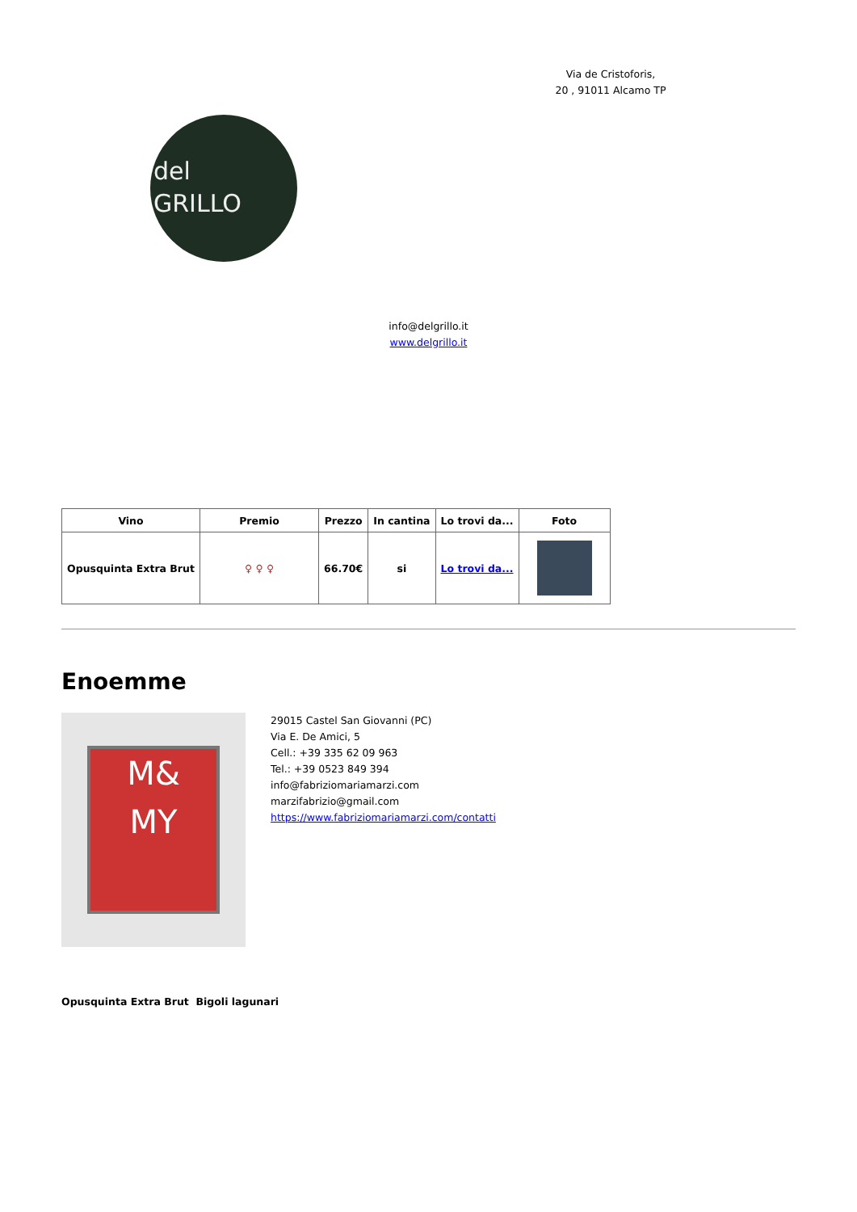Via de Cristoforis,
20 , 91011 Alcamo TP
del
GRILLO
info@delgrillo.it
www.delgrillo.it
| Vino | Premio | Prezzo | In cantina | Lo trovi da... | Foto |
| --- | --- | --- | --- | --- | --- |
| Opusquinta Extra Brut | ♀ ♀ ♀ | 66.70€ | si | Lo trovi da... | |
Enoemme
M&
MY
29015 Castel San Giovanni (PC)
Via E. De Amici, 5
Cell.: +39 335 62 09 963
Tel.: +39 0523 849 394
info@fabriziomariamarzi.com
marzifabrizio@gmail.com
https://www.fabriziomariamarzi.com/contatti
Opusquinta Extra Brut Bigoli lagunari